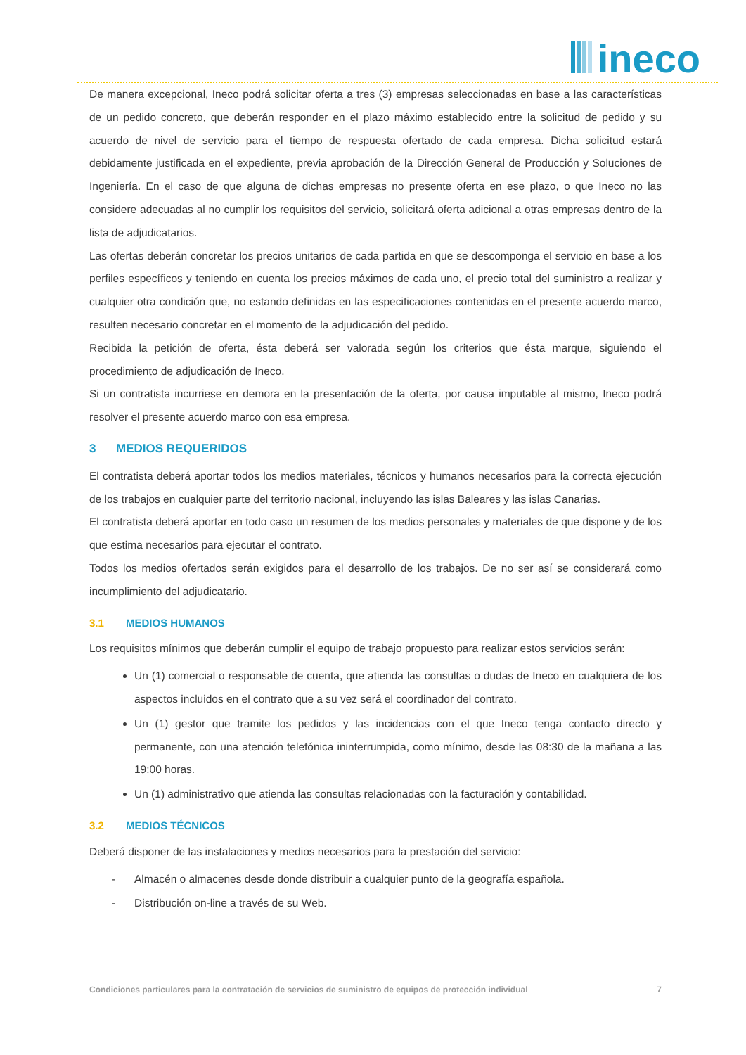ineco
De manera excepcional, Ineco podrá solicitar oferta a tres (3) empresas seleccionadas en base a las características de un pedido concreto, que deberán responder en el plazo máximo establecido entre la solicitud de pedido y su acuerdo de nivel de servicio para el tiempo de respuesta ofertado de cada empresa. Dicha solicitud estará debidamente justificada en el expediente, previa aprobación de la Dirección General de Producción y Soluciones de Ingeniería. En el caso de que alguna de dichas empresas no presente oferta en ese plazo, o que Ineco no las considere adecuadas al no cumplir los requisitos del servicio, solicitará oferta adicional a otras empresas dentro de la lista de adjudicatarios.
Las ofertas deberán concretar los precios unitarios de cada partida en que se descomponga el servicio en base a los perfiles específicos y teniendo en cuenta los precios máximos de cada uno, el precio total del suministro a realizar y cualquier otra condición que, no estando definidas en las especificaciones contenidas en el presente acuerdo marco, resulten necesario concretar en el momento de la adjudicación del pedido.
Recibida la petición de oferta, ésta deberá ser valorada según los criterios que ésta marque, siguiendo el procedimiento de adjudicación de Ineco.
Si un contratista incurriese en demora en la presentación de la oferta, por causa imputable al mismo, Ineco podrá resolver el presente acuerdo marco con esa empresa.
3 MEDIOS REQUERIDOS
El contratista deberá aportar todos los medios materiales, técnicos y humanos necesarios para la correcta ejecución de los trabajos en cualquier parte del territorio nacional, incluyendo las islas Baleares y las islas Canarias.
El contratista deberá aportar en todo caso un resumen de los medios personales y materiales de que dispone y de los que estima necesarios para ejecutar el contrato.
Todos los medios ofertados serán exigidos para el desarrollo de los trabajos. De no ser así se considerará como incumplimiento del adjudicatario.
3.1 MEDIOS HUMANOS
Los requisitos mínimos que deberán cumplir el equipo de trabajo propuesto para realizar estos servicios serán:
Un (1) comercial o responsable de cuenta, que atienda las consultas o dudas de Ineco en cualquiera de los aspectos incluidos en el contrato que a su vez será el coordinador del contrato.
Un (1) gestor que tramite los pedidos y las incidencias con el que Ineco tenga contacto directo y permanente, con una atención telefónica ininterrumpida, como mínimo, desde las 08:30 de la mañana a las 19:00 horas.
Un (1) administrativo que atienda las consultas relacionadas con la facturación y contabilidad.
3.2 MEDIOS TÉCNICOS
Deberá disponer de las instalaciones y medios necesarios para la prestación del servicio:
- Almacén o almacenes desde donde distribuir a cualquier punto de la geografía española.
- Distribución on-line a través de su Web.
Condiciones particulares para la contratación de servicios de suministro de equipos de protección individual 7